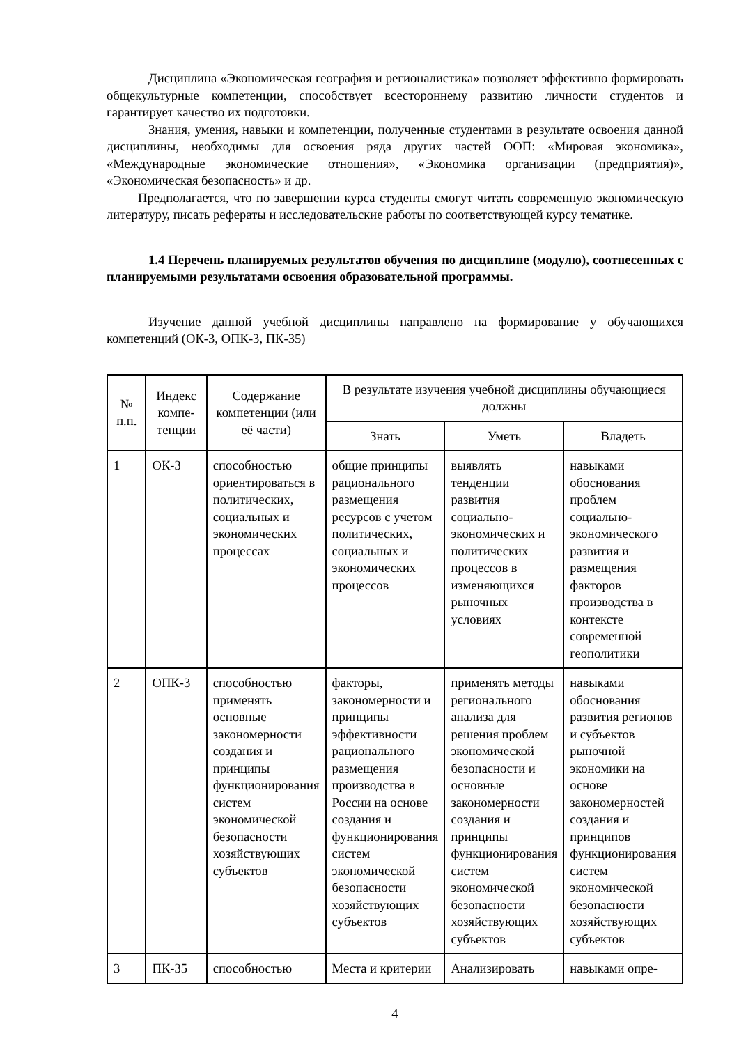Дисциплина «Экономическая география и регионалистика» позволяет эффективно формировать общекультурные компетенции, способствует всестороннему развитию личности студентов и гарантирует качество их подготовки.
Знания, умения, навыки и компетенции, полученные студентами в результате освоения данной дисциплины, необходимы для освоения ряда других частей ООП: «Мировая экономика», «Международные экономические отношения», «Экономика организации (предприятия)», «Экономическая безопасность» и др.
Предполагается, что по завершении курса студенты смогут читать современную экономическую литературу, писать рефераты и исследовательские работы по соответствующей курсу тематике.
1.4 Перечень планируемых результатов обучения по дисциплине (модулю), соотнесенных с планируемыми результатами освоения образовательной программы.
Изучение данной учебной дисциплины направлено на формирование у обучающихся компетенций (ОК-3, ОПК-3, ПК-35)
| № п.п. | Индекс компе­тенции | Содержание компетенции (или её части) | В результате изучения учебной дисциплины обучающиеся должны | | |
| --- | --- | --- | --- | --- | --- |
| | | | Знать | Уметь | Владеть |
| 1 | ОК-3 | способностью ориентироваться в политических, социальных и экономических процессах | общие принципы рационального размещения ресурсов с учетом политических, социальных и экономических процессов | выявлять тенденции развития социально-экономических и политических процессов в изменяющихся рыночных условиях | навыками обоснования проблем социально-экономического развития и размещения факторов производства в контексте современной геополитики |
| 2 | ОПК-3 | способностью применять основные закономерности создания и принципы функционирования систем экономической безопасности хозяйствующих субъектов | факторы, закономерности и принципы эффективности рационального размещения производства в России на основе создания и функционирования систем экономической безопасности хозяйствующих субъектов | применять методы регионального анализа для решения проблем экономической безопасности и основные закономерности создания и принципы функционирования систем экономической безопасности хозяйствующих субъектов | навыками обоснования развития регионов и субъектов рыночной экономики на основе закономерностей создания и принципов функционирования систем экономической безопасности хозяйствующих субъектов |
| 3 | ПК-35 | способностью | Места и критерии | Анализировать | навыками опре- |
4